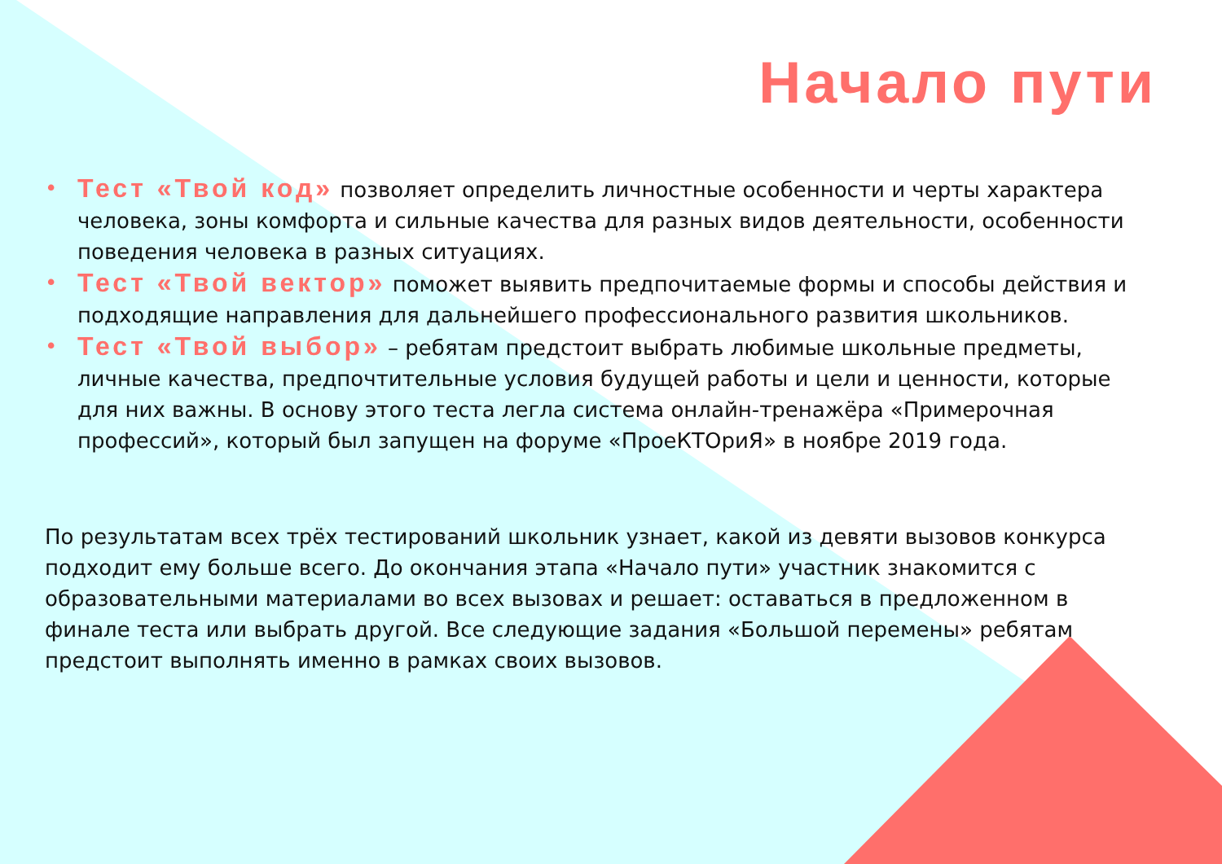Начало пути
• Тест «Твой код» позволяет определить личностные особенности и черты характера человека, зоны комфорта и сильные качества для разных видов деятельности, особенности поведения человека в разных ситуациях.
• Тест «Твой вектор» поможет выявить предпочитаемые формы и способы действия и подходящие направления для дальнейшего профессионального развития школьников.
• Тест «Твой выбор» – ребятам предстоит выбрать любимые школьные предметы, личные качества, предпочтительные условия будущей работы и цели и ценности, которые для них важны. В основу этого теста легла система онлайн-тренажёра «Примерочная профессий», который был запущен на форуме «ПроеКТОриЯ» в ноябре 2019 года.
По результатам всех трёх тестирований школьник узнает, какой из девяти вызовов конкурса подходит ему больше всего. До окончания этапа «Начало пути» участник знакомится с образовательными материалами во всех вызовах и решает: оставаться в предложенном в финале теста или выбрать другой. Все следующие задания «Большой перемены» ребятам предстоит выполнять именно в рамках своих вызовов.